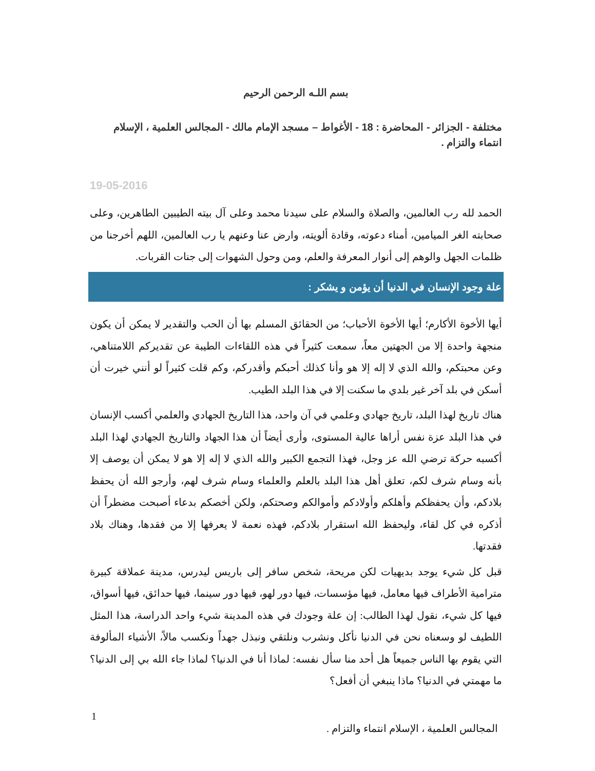بسم اللـه الرحمن الرحيم
مختلفة - الجزائر - المحاضرة : 18 - الأغواط – مسجد الإمام مالك - المجالس العلمية ، الإسلام انتماء والتزام .
19-05-2016
الحمد لله رب العالمين، والصلاة والسلام على سيدنا محمد وعلى آل بيته الطيبين الطاهرين، وعلى صحابته الغر الميامين، أمناء دعوته، وقادة ألويته، وارض عنا وعنهم يا رب العالمين، اللهم أخرجنا من ظلمات الجهل والوهم إلى أنوار المعرفة والعلم، ومن وحول الشهوات إلى جنات القربات.
علة وجود الإنسان في الدنيا أن يؤمن و يشكر :
أيها الأخوة الأكارم؛ أيها الأخوة الأحباب؛ من الحقائق المسلم بها أن الحب والتقدير لا يمكن أن يكون منجهة واحدة إلا من الجهتين معاً، سمعت كثيراً في هذه اللقاءات الطيبة عن تقديركم اللامتناهي، وعن محبتكم، والله الذي لا إله إلا هو وأنا كذلك أحبكم وأقدركم، وكم قلت كثيراً لو أنني خيرت أن أسكن في بلد آخر غير بلدي ما سكنت إلا في هذا البلد الطيب.
هناك تاريخ لهذا البلد، تاريخ جهادي وعلمي في آن واحد، هذا التاريخ الجهادي والعلمي أكسب الإنسان في هذا البلد عزة نفس أراها عالية المستوى، وأرى أيضاً أن هذا الجهاد والتاريخ الجهادي لهذا البلد أكسبه حركة ترضي الله عز وجل، فهذا التجمع الكبير والله الذي لا إله إلا هو لا يمكن أن يوصف إلا بأنه وسام شرف لكم، تعلق أهل هذا البلد بالعلم والعلماء وسام شرف لهم، وأرجو الله أن يحفظ بلادكم، وأن يحفظكم وأهلكم وأولادكم وأموالكم وصحتكم، ولكن أخصكم بدعاء أصبحت مضطراً أن أذكره في كل لقاء، وليحفظ الله استقرار بلادكم، فهذه نعمة لا يعرفها إلا من فقدها، وهناك بلاد فقدتها.
قبل كل شيء يوجد بديهيات لكن مريحة، شخص سافر إلى باريس ليدرس، مدينة عملاقة كبيرة مترامية الأطراف فيها معامل، فيها مؤسسات، فيها دور لهو، فيها دور سينما، فيها حدائق، فيها أسواق، فيها كل شيء، نقول لهذا الطالب: إن علة وجودك في هذه المدينة شيء واحد الدراسة، هذا المثل اللطيف لو وسعناه نحن في الدنيا نأكل ونشرب ونلتقي ونبذل جهداً ونكسب مالاً، الأشياء المألوفة التي يقوم بها الناس جميعاً هل أحد منا سأل نفسه: لماذا أنا في الدنيا؟ لماذا جاء الله بي إلى الدنيا؟ ما مهمتي في الدنيا؟ ماذا ينبغي أن أفعل؟
1
المجالس العلمية ، الإسلام انتماء والتزام .